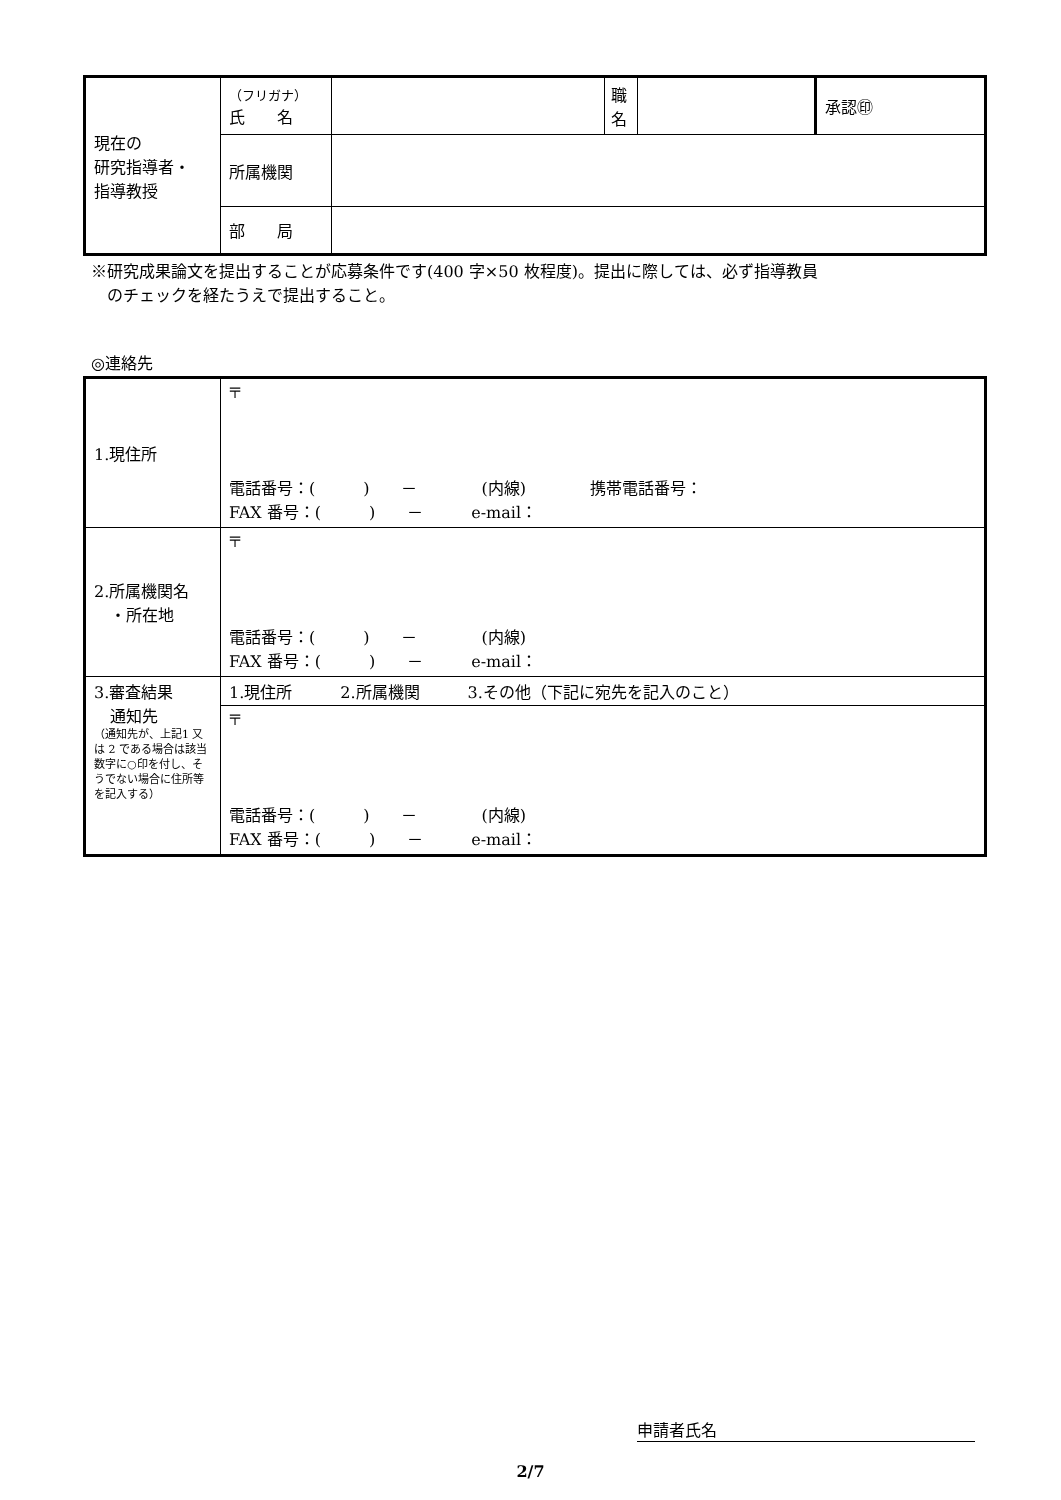| 現在の 研究指導者・ 指導教授 | （フリガナ） 氏 名 | | 職 名 | | 承認㊞ |
| | 所属機関 | | | | |
| | 部 局 | | | | |
※研究成果論文を提出することが応募条件です(400 字×50 枚程度)。提出に際しては、必ず指導教員
のチェックを経たうえで提出すること。
◎連絡先
| 1.現住所 | 〒 電話番号：( ) － (内線) 携帯電話番号： FAX 番号：( ) － e-mail： |
| 2.所属機関名 ・所在地 | 〒 電話番号：( ) － (内線) FAX 番号：( ) － e-mail： |
| 3.審査結果 通知先 （通知先が、上記1 又は 2 である場合は該当数字に○印を付し、そうでない場合に住所等を記入する） | 1.現住所 2.所属機関 3.その他（下記に宛先を記入のこと） |
| | 〒 電話番号：( ) － (内線) FAX 番号：( ) － e-mail： |
申請者氏名
2/7